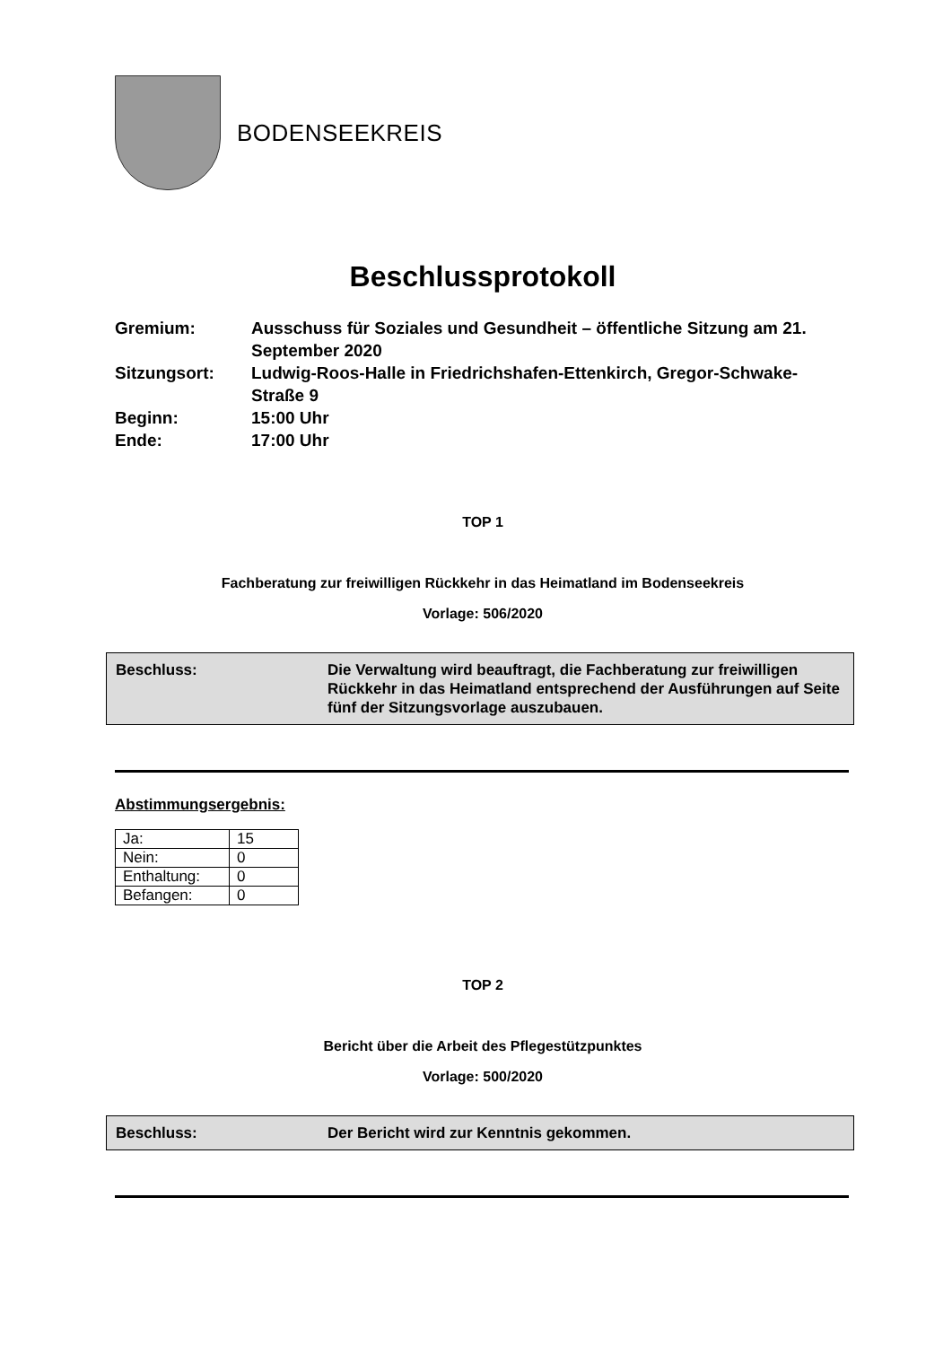BODENSEEKREIS
Beschlussprotokoll
Gremium:
Ausschuss für Soziales und Gesundheit – öffentliche Sitzung am 21. September 2020
Sitzungsort:
Ludwig-Roos-Halle in Friedrichshafen-Ettenkirch, Gregor-Schwake-Straße 9
Beginn:
15:00 Uhr
Ende:
17:00 Uhr
TOP 1
Fachberatung zur freiwilligen Rückkehr in das Heimatland im Bodenseekreis
Vorlage: 506/2020
Beschluss: Die Verwaltung wird beauftragt, die Fachberatung zur freiwilligen Rückkehr in das Heimatland entsprechend der Ausführungen auf Seite fünf der Sitzungsvorlage auszubauen.
Abstimmungsergebnis:
| Ja: | 15 |
| Nein: | 0 |
| Enthaltung: | 0 |
| Befangen: | 0 |
TOP 2
Bericht über die Arbeit des Pflegestützpunktes
Vorlage: 500/2020
Beschluss: Der Bericht wird zur Kenntnis gekommen.